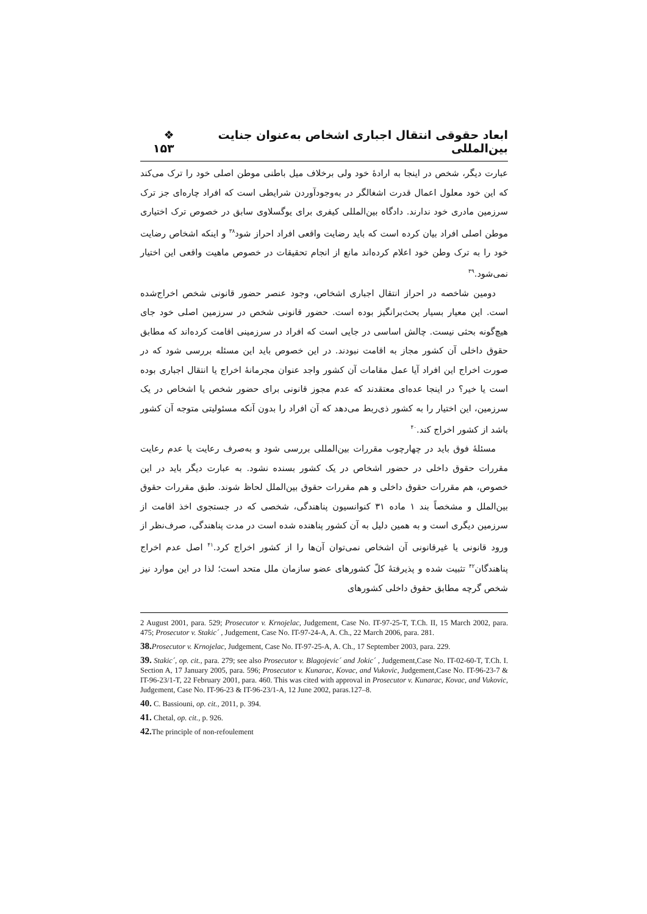ابعاد حقوقی انتقال اجباری اشخاص به‌عنوان جنایت بین‌المللی ❖ ۱۵۳
عبارت دیگر، شخص در اینجا به ارادۀ خود ولی برخلاف میل باطنی موطن اصلی خود را ترک می‌کند که این خود معلول اعمال قدرت اشغالگر در به‌وجودآوردن شرایطی است که افراد چاره‌ای جز ترک سرزمین مادری خود ندارند. دادگاه بین‌المللی کیفری برای یوگسلاوی سابق در خصوص ترک اختیاری موطن اصلی افراد بیان کرده است که باید رضایت واقعی افراد احراز شود<sup>۳۸</sup> و اینکه اشخاص رضایت خود را به ترک وطن خود اعلام کرده‌اند مانع از انجام تحقیقات در خصوص ماهیت واقعی این اختیار نمی‌شود.<sup>۳۹</sup>
دومین شاخصه در احراز انتقال اجباری اشخاص، وجود عنصر حضور قانونی شخص اخراج‌شده است. این معیار بسیار بحث‌برانگیز بوده است. حضور قانونی شخص در سرزمین اصلی خود جای هیچ‌گونه بحثی نیست. چالش اساسی در جایی است که افراد در سرزمینی اقامت کرده‌اند که مطابق حقوق داخلی آن کشور مجاز به اقامت نبودند. در این خصوص باید این مسئله بررسی شود که در صورت اخراج این افراد آیا عمل مقامات آن کشور واجد عنوان مجرمانۀ اخراج یا انتقال اجباری بوده است یا خیر؟ در اینجا عده‌ای معتقدند که عدم مجوز قانونی برای حضور شخص یا اشخاص در یک سرزمین، این اختیار را به کشور ذی‌ربط می‌دهد که آن افراد را بدون آنکه مسئولیتی متوجه آن کشور باشد از کشور اخراج کند.<sup>۴۰</sup>
مسئلۀ فوق باید در چهارچوب مقررات بین‌المللی بررسی شود و به‌صرف رعایت یا عدم رعایت مقررات حقوق داخلی در حضور اشخاص در یک کشور بسنده نشود. به عبارت دیگر باید در این خصوص، هم مقررات حقوق داخلی و هم مقررات حقوق بین‌الملل لحاظ شوند. طبق مقررات حقوق بین‌الملل و مشخصاً بند ۱ ماده ۳۱ کنوانسیون پناهندگی، شخصی که در جستجوی اخذ اقامت از سرزمین دیگری است و به همین دلیل به آن کشور پناهنده شده است در مدت پناهندگی، صرف‌نظر از ورود قانونی یا غیرقانونی آن اشخاص نمی‌توان آن‌ها را از کشور اخراج کرد.<sup>۴۱</sup> اصل عدم اخراج پناهندگان<sup>۴۲</sup> تثبیت شده و پذیرفتۀ کلّ کشورهای عضو سازمان ملل متحد است؛ لذا در این موارد نیز شخص گرچه مطابق حقوق داخلی کشورهای
2 August 2001, para. 529; Prosecutor v. Krnojelac, Judgement, Case No. IT-97-25-T, T.Ch. II, 15 March 2002, para. 475; Prosecutor v. Stakic´ , Judgement, Case No. IT-97-24-A, A. Ch., 22 March 2006, para. 281.
38. Prosecutor v. Krnojelac, Judgement, Case No. IT-97-25-A, A. Ch., 17 September 2003, para. 229.
39. Stakic´, op. cit., para. 279; see also Prosecutor v. Blagojevic´ and Jokic´ , Judgement,Case No. IT-02-60-T, T.Ch. I. Section A, 17 January 2005, para. 596; Prosecutor v. Kunarac, Kovac, and Vukovic, Judgement,Case No. IT-96-23-7 & IT-96-23/1-T, 22 February 2001, para. 460. This was cited with approval in Prosecutor v. Kunarac, Kovac, and Vukovic, Judgement, Case No. IT-96-23 & IT-96-23/1-A, 12 June 2002, paras.127–8.
40. C. Bassiouni, op. cit., 2011, p. 394.
41. Chetal, op. cit., p. 926.
42. The principle of non-refoulement